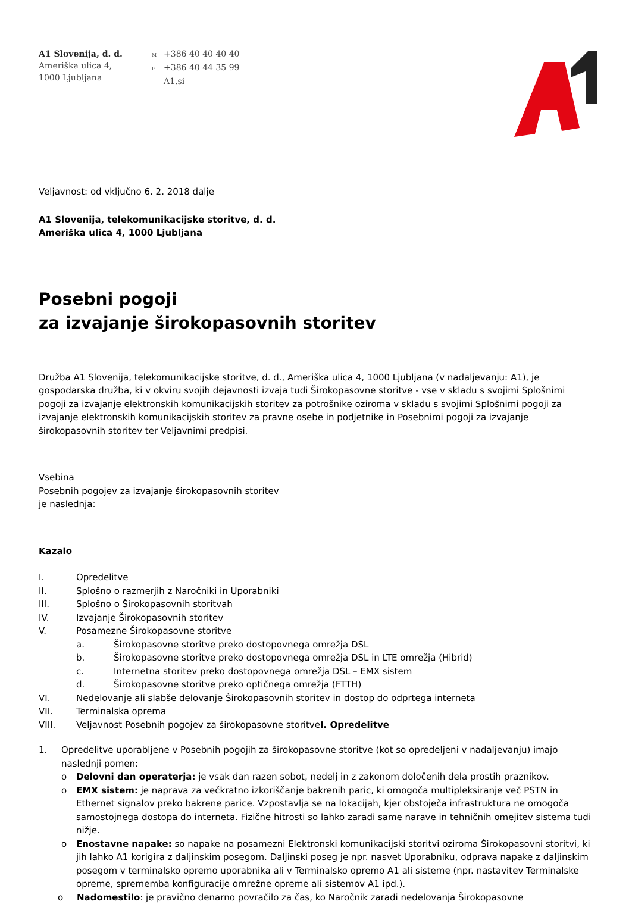A1 Slovenija, d. d.
Ameriška ulica 4,
1000 Ljubljana
M +386 40 40 40 40
F +386 40 44 35 99
A1.si
Veljavnost: od vključno 6. 2. 2018 dalje
A1 Slovenija, telekomunikacijske storitve, d. d.
Ameriška ulica 4, 1000 Ljubljana
Posebni pogoji
za izvajanje širokopasovnih storitev
Družba A1 Slovenija, telekomunikacijske storitve, d. d., Ameriška ulica 4, 1000 Ljubljana (v nadaljevanju: A1), je gospodarska družba, ki v okviru svojih dejavnosti izvaja tudi Širokopasovne storitve - vse v skladu s svojimi Splošnimi pogoji za izvajanje elektronskih komunikacijskih storitev za potrošnike oziroma v skladu s svojimi Splošnimi pogoji za izvajanje elektronskih komunikacijskih storitev za pravne osebe in podjetnike in Posebnimi pogoji za izvajanje širokopasovnih storitev ter Veljavnimi predpisi.
Vsebina
Posebnih pogojev za izvajanje širokopasovnih storitev
je naslednja:
Kazalo
I. Opredelitve
II. Splošno o razmerjih z Naročniki in Uporabniki
III. Splošno o Širokopasovnih storitvah
IV. Izvajanje Širokopasovnih storitev
V. Posamezne Širokopasovne storitve
a. Širokopasovne storitve preko dostopovnega omrežja DSL
b. Širokopasovne storitve preko dostopovnega omrežja DSL in LTE omrežja (Hibrid)
c. Internetna storitev preko dostopovnega omrežja DSL – EMX sistem
d. Širokopasovne storitve preko optičnega omrežja (FTTH)
VI. Nedelovanje ali slabše delovanje Širokopasovnih storitev in dostop do odprtega interneta
VII. Terminalska oprema
VIII. Veljavnost Posebnih pogojev za širokopasovne storitveI. Opredelitve
1. Opredelitve uporabljene v Posebnih pogojih za širokopasovne storitve (kot so opredeljeni v nadaljevanju) imajo naslednji pomen:
o Delovni dan operaterja: je vsak dan razen sobot, nedelj in z zakonom določenih dela prostih praznikov.
o EMX sistem: je naprava za večkratno izkoriščanje bakrenih paric, ki omogoča multipleksiranje več PSTN in Ethernet signalov preko bakrene parice. Vzpostavlja se na lokacijah, kjer obstoječa infrastruktura ne omogoča samostojnega dostopa do interneta. Fizične hitrosti so lahko zaradi same narave in tehničnih omejitev sistema tudi nižje.
o Enostavne napake: so napake na posamezni Elektronski komunikacijski storitvi oziroma Širokopasovni storitvi, ki jih lahko A1 korigira z daljinskim posegom. Daljinski poseg je npr. nasvet Uporabniku, odprava napake z daljinskim posegom v terminalsko opremo uporabnika ali v Terminalsko opremo A1 ali sisteme (npr. nastavitev Terminalske opreme, sprememba konfiguracije omrežne opreme ali sistemov A1 ipd.).
o Nadomestilo: je pravično denarno povračilo za čas, ko Naročnik zaradi nedelovanja Širokopasovne